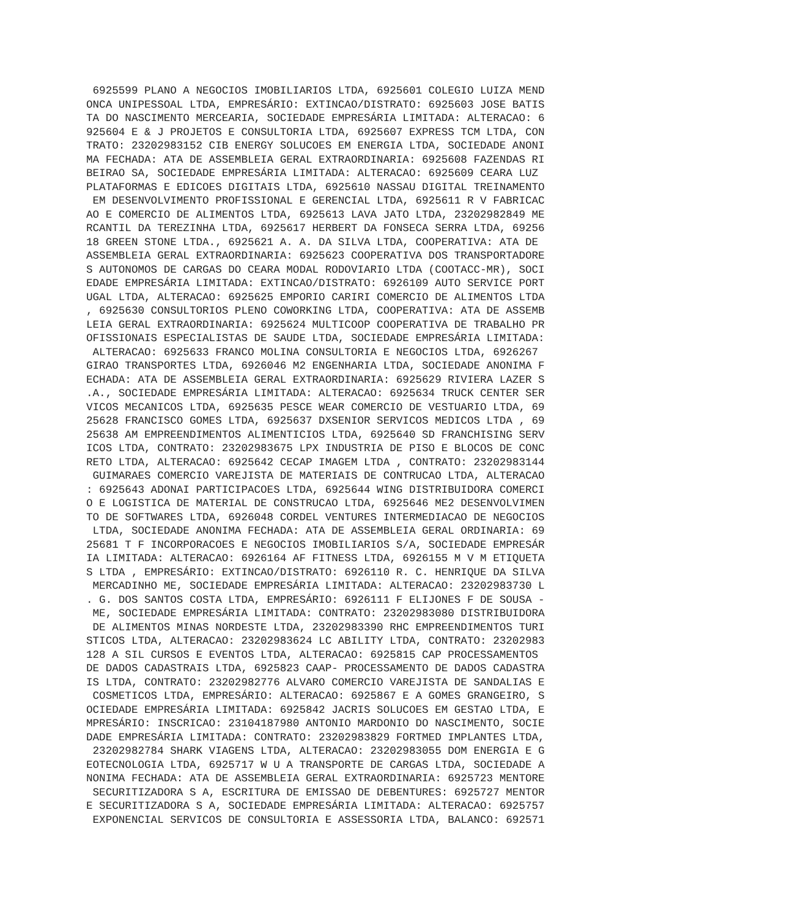6925599 PLANO A NEGOCIOS IMOBILIARIOS LTDA, 6925601 COLEGIO LUIZA MEND
ONCA UNIPESSOAL LTDA, EMPRESÁRIO: EXTINCAO/DISTRATO: 6925603 JOSE BATIS
TA DO NASCIMENTO MERCEARIA, SOCIEDADE EMPRESÁRIA LIMITADA: ALTERACAO: 6
925604 E & J PROJETOS E CONSULTORIA LTDA, 6925607 EXPRESS TCM LTDA, CON
TRATO: 23202983152 CIB ENERGY SOLUCOES EM ENERGIA LTDA, SOCIEDADE ANONI
MA FECHADA: ATA DE ASSEMBLEIA GERAL EXTRAORDINARIA: 6925608 FAZENDAS RI
BEIRAO SA, SOCIEDADE EMPRESÁRIA LIMITADA: ALTERACAO: 6925609 CEARA LUZ 
PLATAFORMAS E EDICOES DIGITAIS LTDA, 6925610 NASSAU DIGITAL TREINAMENTO
 EM DESENVOLVIMENTO PROFISSIONAL E GERENCIAL LTDA, 6925611 R V FABRICAC
AO E COMERCIO DE ALIMENTOS LTDA, 6925613 LAVA JATO LTDA, 23202982849 ME
RCANTIL DA TEREZINHA LTDA, 6925617 HERBERT DA FONSECA SERRA LTDA, 69256
18 GREEN STONE LTDA., 6925621 A. A. DA SILVA LTDA, COOPERATIVA: ATA DE 
ASSEMBLEIA GERAL EXTRAORDINARIA: 6925623 COOPERATIVA DOS TRANSPORTADORE
S AUTONOMOS DE CARGAS DO CEARA MODAL RODOVIARIO LTDA (COOTACC-MR), SOCI
EDADE EMPRESÁRIA LIMITADA: EXTINCAO/DISTRATO: 6926109 AUTO SERVICE PORT
UGAL LTDA, ALTERACAO: 6925625 EMPORIO CARIRI COMERCIO DE ALIMENTOS LTDA
, 6925630 CONSULTORIOS PLENO COWORKING LTDA, COOPERATIVA: ATA DE ASSEMB
LEIA GERAL EXTRAORDINARIA: 6925624 MULTICOOP COOPERATIVA DE TRABALHO PR
OFISSIONAIS ESPECIALISTAS DE SAUDE LTDA, SOCIEDADE EMPRESÁRIA LIMITADA:
 ALTERACAO: 6925633 FRANCO MOLINA CONSULTORIA E NEGOCIOS LTDA, 6926267 
GIRAO TRANSPORTES LTDA, 6926046 M2 ENGENHARIA LTDA, SOCIEDADE ANONIMA F
ECHADA: ATA DE ASSEMBLEIA GERAL EXTRAORDINARIA: 6925629 RIVIERA LAZER S
.A., SOCIEDADE EMPRESÁRIA LIMITADA: ALTERACAO: 6925634 TRUCK CENTER SER
VICOS MECANICOS LTDA, 6925635 PESCE WEAR COMERCIO DE VESTUARIO LTDA, 69
25628 FRANCISCO GOMES LTDA, 6925637 DXSENIOR SERVICOS MEDICOS LTDA , 69
25638 AM EMPREENDIMENTOS ALIMENTICIOS LTDA, 6925640 SD FRANCHISING SERV
ICOS LTDA, CONTRATO: 23202983675 LPX INDUSTRIA DE PISO E BLOCOS DE CONC
RETO LTDA, ALTERACAO: 6925642 CECAP IMAGEM LTDA , CONTRATO: 23202983144
 GUIMARAES COMERCIO VAREJISTA DE MATERIAIS DE CONTRUCAO LTDA, ALTERACAO
: 6925643 ADONAI PARTICIPACOES LTDA, 6925644 WING DISTRIBUIDORA COMERCI
O E LOGISTICA DE MATERIAL DE CONSTRUCAO LTDA, 6925646 ME2 DESENVOLVIMEN
TO DE SOFTWARES LTDA, 6926048 CORDEL VENTURES INTERMEDIACAO DE NEGOCIOS
 LTDA, SOCIEDADE ANONIMA FECHADA: ATA DE ASSEMBLEIA GERAL ORDINARIA: 69
25681 T F INCORPORACOES E NEGOCIOS IMOBILIARIOS S/A, SOCIEDADE EMPRESÁR
IA LIMITADA: ALTERACAO: 6926164 AF FITNESS LTDA, 6926155 M V M ETIQUETA
S LTDA , EMPRESÁRIO: EXTINCAO/DISTRATO: 6926110 R. C. HENRIQUE DA SILVA
 MERCADINHO ME, SOCIEDADE EMPRESÁRIA LIMITADA: ALTERACAO: 23202983730 L
. G. DOS SANTOS COSTA LTDA, EMPRESÁRIO: 6926111 F ELIJONES F DE SOUSA -
 ME, SOCIEDADE EMPRESÁRIA LIMITADA: CONTRATO: 23202983080 DISTRIBUIDORA
 DE ALIMENTOS MINAS NORDESTE LTDA, 23202983390 RHC EMPREENDIMENTOS TURI
STICOS LTDA, ALTERACAO: 23202983624 LC ABILITY LTDA, CONTRATO: 23202983
128 A SIL CURSOS E EVENTOS LTDA, ALTERACAO: 6925815 CAP PROCESSAMENTOS 
DE DADOS CADASTRAIS LTDA, 6925823 CAAP- PROCESSAMENTO DE DADOS CADASTRA
IS LTDA, CONTRATO: 23202982776 ALVARO COMERCIO VAREJISTA DE SANDALIAS E
 COSMETICOS LTDA, EMPRESÁRIO: ALTERACAO: 6925867 E A GOMES GRANGEIRO, S
OCIEDADE EMPRESÁRIA LIMITADA: 6925842 JACRIS SOLUCOES EM GESTAO LTDA, E
MPRESÁRIO: INSCRICAO: 23104187980 ANTONIO MARDONIO DO NASCIMENTO, SOCIE
DADE EMPRESÁRIA LIMITADA: CONTRATO: 23202983829 FORTMED IMPLANTES LTDA,
 23202982784 SHARK VIAGENS LTDA, ALTERACAO: 23202983055 DOM ENERGIA E G
EOTECNOLOGIA LTDA, 6925717 W U A TRANSPORTE DE CARGAS LTDA, SOCIEDADE A
NONIMA FECHADA: ATA DE ASSEMBLEIA GERAL EXTRAORDINARIA: 6925723 MENTORE
 SECURITIZADORA S A, ESCRITURA DE EMISSAO DE DEBENTURES: 6925727 MENTOR
E SECURITIZADORA S A, SOCIEDADE EMPRESÁRIA LIMITADA: ALTERACAO: 6925757
 EXPONENCIAL SERVICOS DE CONSULTORIA E ASSESSORIA LTDA, BALANCO: 692571